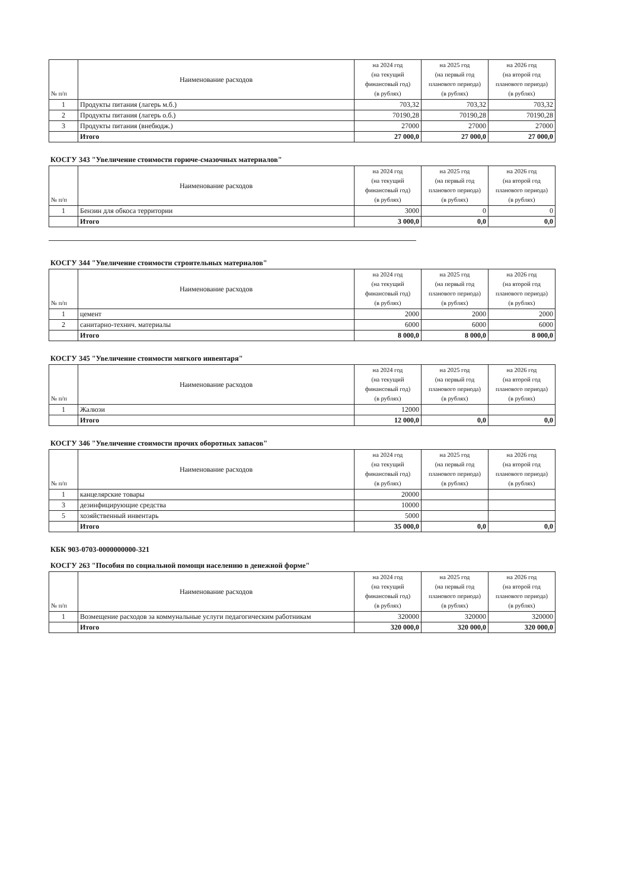| № п/п | Наименование расходов | на 2024 год (на текущий финансовый год) (в рублях) | на 2025 год (на первый год планового периода) (в рублях) | на 2026 год (на второй год планового периода) (в рублях) |
| --- | --- | --- | --- | --- |
| 1 | Продукты питания (лагерь м.б.) | 703,32 | 703,32 | 703,32 |
| 2 | Продукты питания (лагерь о.б.) | 70190,28 | 70190,28 | 70190,28 |
| 3 | Продукты питания (внебюдж.) | 27000 | 27000 | 27000 |
| | Итого | 27 000,0 | 27 000,0 | 27 000,0 |
КОСГУ 343 "Увеличение стоимости горюче-смазочных материалов"
| № п/п | Наименование расходов | на 2024 год (на текущий финансовый год) (в рублях) | на 2025 год (на первый год планового периода) (в рублях) | на 2026 год (на второй год планового периода) (в рублях) |
| --- | --- | --- | --- | --- |
| 1 | Бензин для обкоса территории | 3000 | 0 | 0 |
| | Итого | 3 000,0 | 0,0 | 0,0 |
КОСГУ 344 "Увеличение стоимости строительных материалов"
| № п/п | Наименование расходов | на 2024 год (на текущий финансовый год) (в рублях) | на 2025 год (на первый год планового периода) (в рублях) | на 2026 год (на второй год планового периода) (в рублях) |
| --- | --- | --- | --- | --- |
| 1 | цемент | 2000 | 2000 | 2000 |
| 2 | санитарно-технич. материалы | 6000 | 6000 | 6000 |
| | Итого | 8 000,0 | 8 000,0 | 8 000,0 |
КОСГУ 345 "Увеличение стоимости мягкого инвентаря"
| № п/п | Наименование расходов | на 2024 год (на текущий финансовый год) (в рублях) | на 2025 год (на первый год планового периода) (в рублях) | на 2026 год (на второй год планового периода) (в рублях) |
| --- | --- | --- | --- | --- |
| 1 | Жалюзи | 12000 | | |
| | Итого | 12 000,0 | 0,0 | 0,0 |
КОСГУ 346 "Увеличение стоимости прочих оборотных запасов"
| № п/п | Наименование расходов | на 2024 год (на текущий финансовый год) (в рублях) | на 2025 год (на первый год планового периода) (в рублях) | на 2026 год (на второй год планового периода) (в рублях) |
| --- | --- | --- | --- | --- |
| 1 | канцелярские товары | 20000 | | |
| 3 | дезинфицирующие средства | 10000 | | |
| 5 | хозяйственный инвентарь | 5000 | | |
| | Итого | 35 000,0 | 0,0 | 0,0 |
КБК 903-0703-0000000000-321
КОСГУ 263 "Пособия по социальной помощи населению в денежной форме"
| № п/п | Наименование расходов | на 2024 год (на текущий финансовый год) (в рублях) | на 2025 год (на первый год планового периода) (в рублях) | на 2026 год (на второй год планового периода) (в рублях) |
| --- | --- | --- | --- | --- |
| 1 | Возмещение расходов за коммунальные услуги педагогическим работникам | 320000 | 320000 | 320000 |
| | Итого | 320 000,0 | 320 000,0 | 320 000,0 |